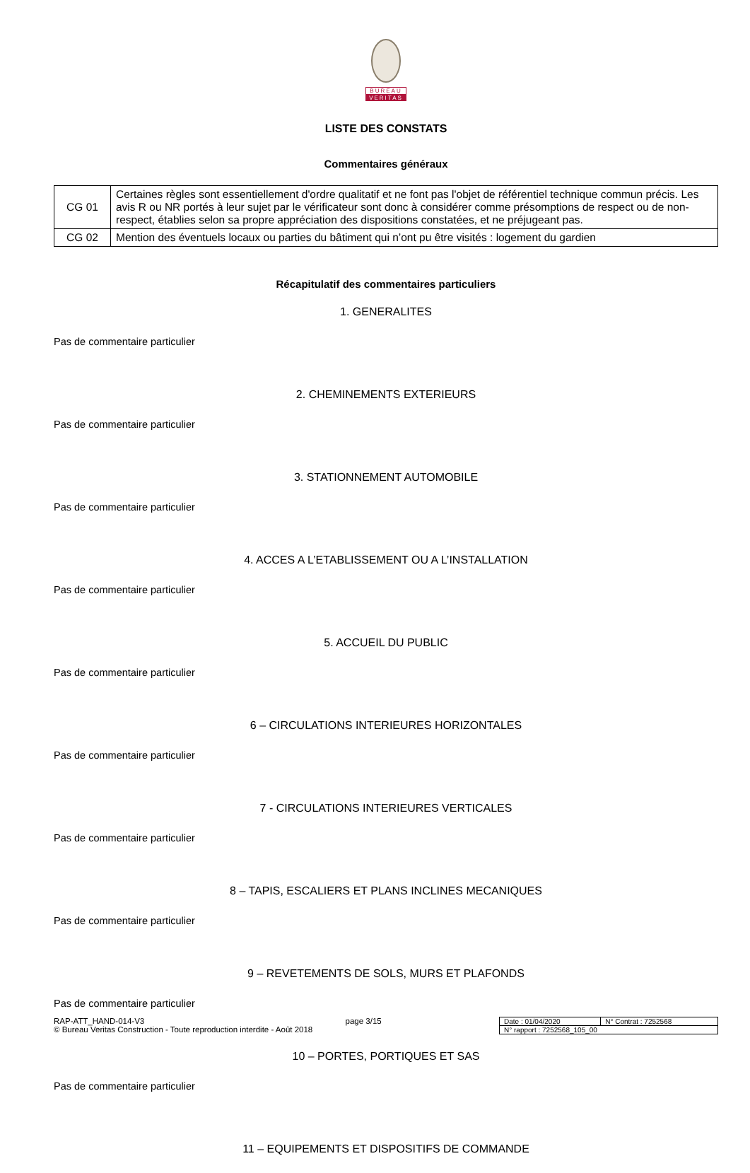BUREAU
VERITAS
LISTE DES CONSTATS
Commentaires généraux
| CG 01 | Certaines règles sont essentiellement d'ordre qualitatif et ne font pas l'objet de référentiel technique commun précis. Les avis R ou NR portés à leur sujet par le vérificateur sont donc à considérer comme présomptions de respect ou de non-respect, établies selon sa propre appréciation des dispositions constatées, et ne préjugeant pas. |
| CG 02 | Mention des éventuels locaux ou parties du bâtiment qui n’ont pu être visités : logement du gardien |
Récapitulatif des commentaires particuliers
1. GENERALITES
Pas de commentaire particulier
2. CHEMINEMENTS EXTERIEURS
Pas de commentaire particulier
3. STATIONNEMENT AUTOMOBILE
Pas de commentaire particulier
4. ACCES A L’ETABLISSEMENT OU A L’INSTALLATION
Pas de commentaire particulier
5. ACCUEIL DU PUBLIC
Pas de commentaire particulier
6 – CIRCULATIONS INTERIEURES HORIZONTALES
Pas de commentaire particulier
7 - CIRCULATIONS INTERIEURES VERTICALES
Pas de commentaire particulier
8 – TAPIS, ESCALIERS ET PLANS INCLINES MECANIQUES
Pas de commentaire particulier
9 – REVETEMENTS DE SOLS, MURS ET PLAFONDS
Pas de commentaire particulier
10 – PORTES, PORTIQUES ET SAS
Pas de commentaire particulier
11 – EQUIPEMENTS ET DISPOSITIFS DE COMMANDE
RAP-ATT_HAND-014-V3
© Bureau Veritas Construction - Toute reproduction interdite - Août 2018
page 3/15
| Date : 01/04/2020 | N° Contrat : 7252568 |
| N° rapport : 7252568_105_00 | |